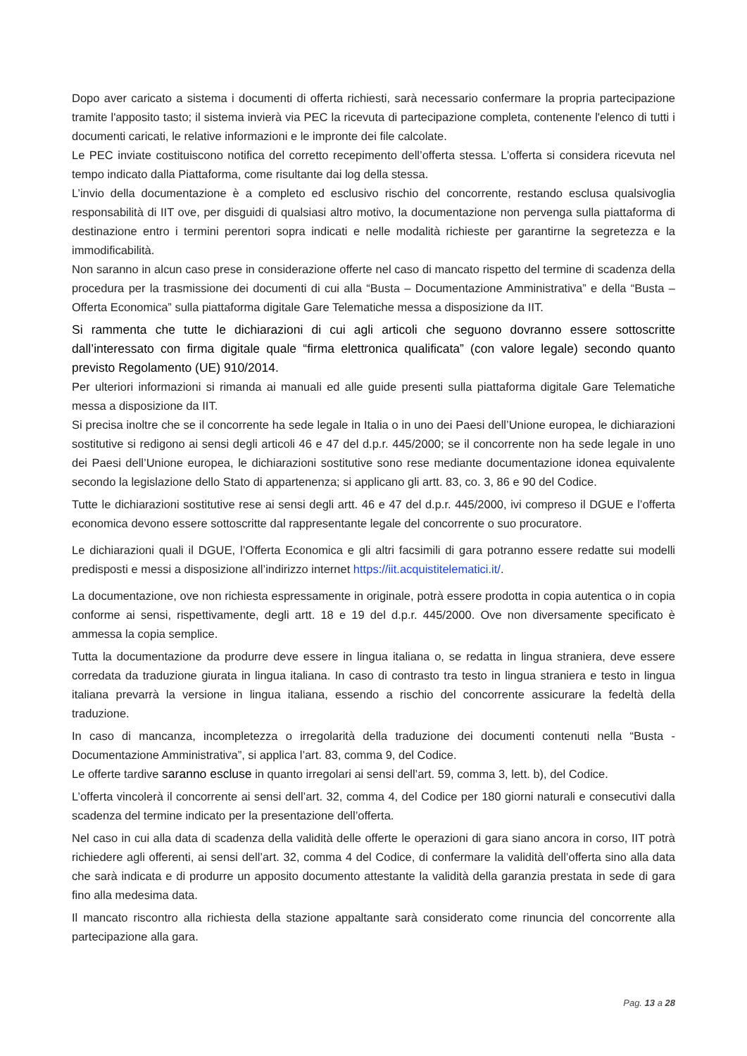Dopo aver caricato a sistema i documenti di offerta richiesti, sarà necessario confermare la propria partecipazione tramite l'apposito tasto; il sistema invierà via PEC la ricevuta di partecipazione completa, contenente l'elenco di tutti i documenti caricati, le relative informazioni e le impronte dei file calcolate.
Le PEC inviate costituiscono notifica del corretto recepimento dell’offerta stessa. L’offerta si considera ricevuta nel tempo indicato dalla Piattaforma, come risultante dai log della stessa.
L’invio della documentazione è a completo ed esclusivo rischio del concorrente, restando esclusa qualsivoglia responsabilità di IIT ove, per disguidi di qualsiasi altro motivo, la documentazione non pervenga sulla piattaforma di destinazione entro i termini perentori sopra indicati e nelle modalità richieste per garantirne la segretezza e la immodificabilità.
Non saranno in alcun caso prese in considerazione offerte nel caso di mancato rispetto del termine di scadenza della procedura per la trasmissione dei documenti di cui alla “Busta – Documentazione Amministrativa” e della “Busta – Offerta Economica” sulla piattaforma digitale Gare Telematiche messa a disposizione da IIT.
Si rammenta che tutte le dichiarazioni di cui agli articoli che seguono dovranno essere sottoscritte dall’interessato con firma digitale quale “firma elettronica qualificata” (con valore legale) secondo quanto previsto Regolamento (UE) 910/2014.
Per ulteriori informazioni si rimanda ai manuali ed alle guide presenti sulla piattaforma digitale Gare Telematiche messa a disposizione da IIT.
Si precisa inoltre che se il concorrente ha sede legale in Italia o in uno dei Paesi dell’Unione europea, le dichiarazioni sostitutive si redigono ai sensi degli articoli 46 e 47 del d.p.r. 445/2000; se il concorrente non ha sede legale in uno dei Paesi dell’Unione europea, le dichiarazioni sostitutive sono rese mediante documentazione idonea equivalente secondo la legislazione dello Stato di appartenenza; si applicano gli artt. 83, co. 3, 86 e 90 del Codice.
Tutte le dichiarazioni sostitutive rese ai sensi degli artt. 46 e 47 del d.p.r. 445/2000, ivi compreso il DGUE e l’offerta economica devono essere sottoscritte dal rappresentante legale del concorrente o suo procuratore.
Le dichiarazioni quali il DGUE, l’Offerta Economica e gli altri facsimili di gara potranno essere redatte sui modelli predisposti e messi a disposizione all’indirizzo internet https://iit.acquistitelematici.it/.
La documentazione, ove non richiesta espressamente in originale, potrà essere prodotta in copia autentica o in copia conforme ai sensi, rispettivamente, degli artt. 18 e 19 del d.p.r. 445/2000. Ove non diversamente specificato è ammessa la copia semplice.
Tutta la documentazione da produrre deve essere in lingua italiana o, se redatta in lingua straniera, deve essere corredata da traduzione giurata in lingua italiana. In caso di contrasto tra testo in lingua straniera e testo in lingua italiana prevarrà la versione in lingua italiana, essendo a rischio del concorrente assicurare la fedeltà della traduzione.
In caso di mancanza, incompletezza o irregolarità della traduzione dei documenti contenuti nella “Busta - Documentazione Amministrativa”, si applica l’art. 83, comma 9, del Codice.
Le offerte tardive saranno escluse in quanto irregolari ai sensi dell’art. 59, comma 3, lett. b), del Codice.
L’offerta vincolerà il concorrente ai sensi dell’art. 32, comma 4, del Codice per 180 giorni naturali e consecutivi dalla scadenza del termine indicato per la presentazione dell’offerta.
Nel caso in cui alla data di scadenza della validità delle offerte le operazioni di gara siano ancora in corso, IIT potrà richiedere agli offerenti, ai sensi dell’art. 32, comma 4 del Codice, di confermare la validità dell’offerta sino alla data che sarà indicata e di produrre un apposito documento attestante la validità della garanzia prestata in sede di gara fino alla medesima data.
Il mancato riscontro alla richiesta della stazione appaltante sarà considerato come rinuncia del concorrente alla partecipazione alla gara.
Pag. 13 a 28